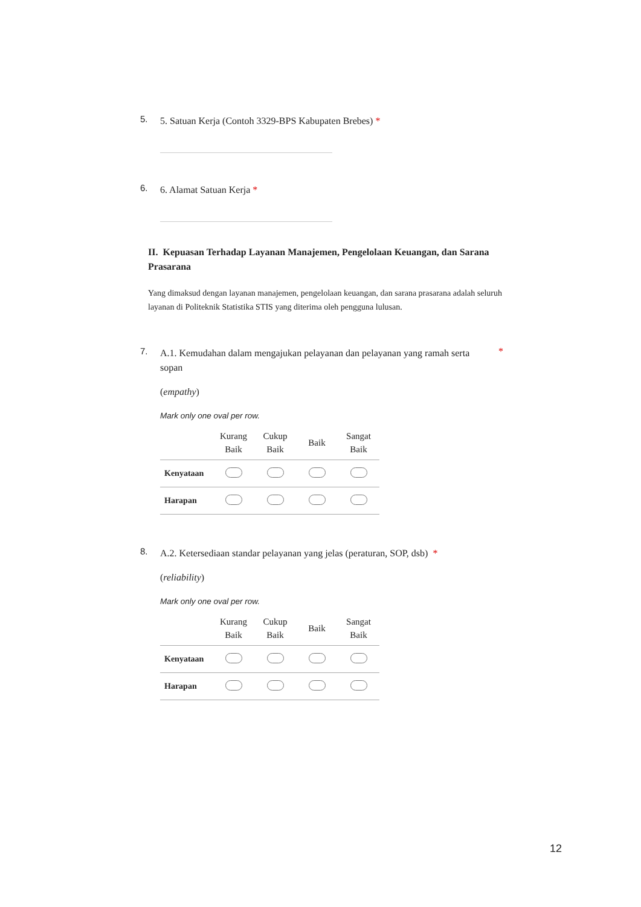5.
5. Satuan Kerja (Contoh 3329-BPS Kabupaten Brebes) *
6.
6. Alamat Satuan Kerja *
II. Kepuasan Terhadap Layanan Manajemen, Pengelolaan Keuangan, dan Sarana Prasarana
Yang dimaksud dengan layanan manajemen, pengelolaan keuangan, dan sarana prasarana adalah seluruh layanan di Politeknik Statistika STIS yang diterima oleh pengguna lulusan.
7.
A.1. Kemudahan dalam mengajukan pelayanan dan pelayanan yang ramah serta sopan
*
(empathy)
Mark only one oval per row.
| | Kurang Baik | Cukup Baik | Baik | Sangat Baik |
| --- | --- | --- | --- | --- |
| Kenyataan | | | | |
| Harapan | | | | |
8.
A.2. Ketersediaan standar pelayanan yang jelas (peraturan, SOP, dsb) *
(reliability)
Mark only one oval per row.
| | Kurang Baik | Cukup Baik | Baik | Sangat Baik |
| --- | --- | --- | --- | --- |
| Kenyataan | | | | |
| Harapan | | | | |
12